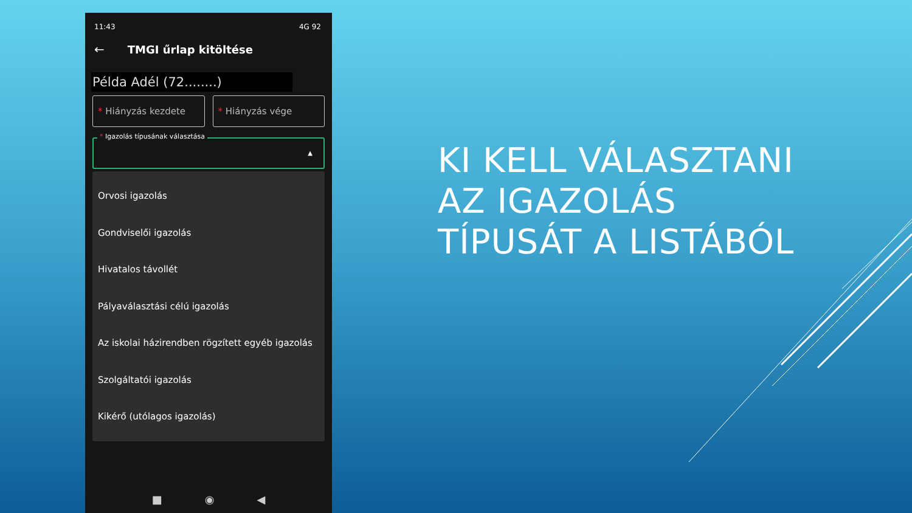11:43 4G 92
← TMGI űrlap kitöltése
Példa Adél (72........)
* Hiányzás kezdete * Hiányzás vége
* Igazolás típusának választása
▲
Orvosi igazolás
Gondviselői igazolás
Hivatalos távollét
Pályaválasztási célú igazolás
Az iskolai házirendben rögzített egyéb igazolás
Szolgáltatói igazolás
Kikérő (utólagos igazolás)
■ ◉ ◀
KI KELL VÁLASZTANI
AZ IGAZOLÁS
TÍPUSÁT A LISTÁBÓL